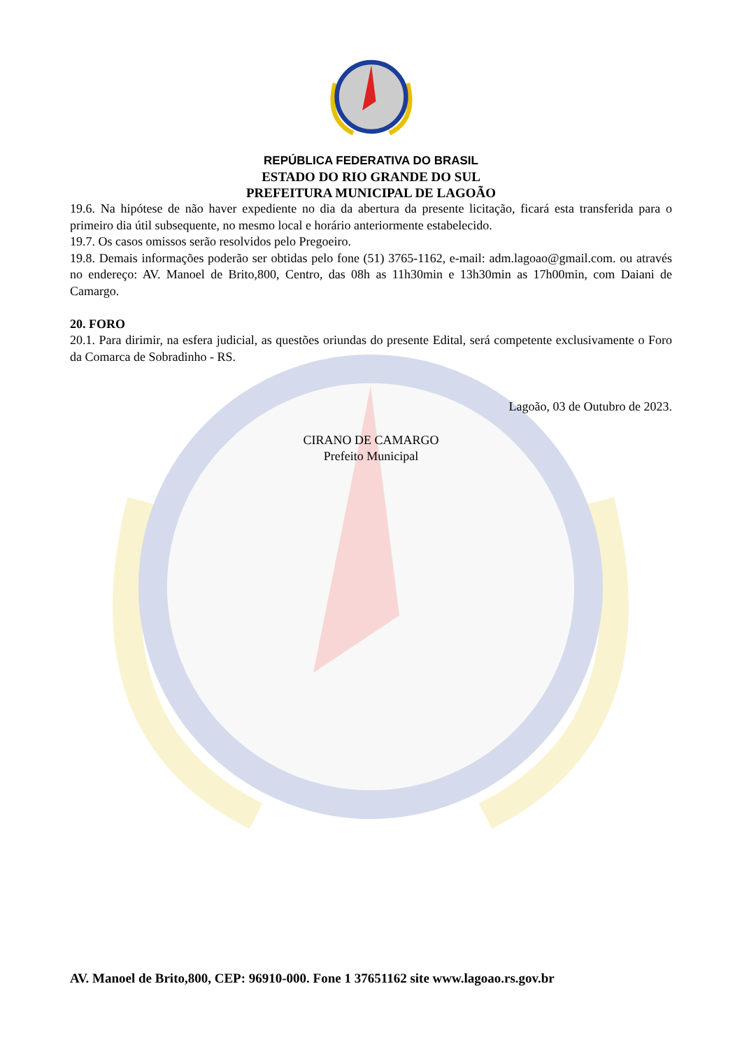REPÚBLICA FEDERATIVA DO BRASIL
ESTADO DO RIO GRANDE DO SUL
PREFEITURA MUNICIPAL DE LAGOÃO
19.6. Na hipótese de não haver expediente no dia da abertura da presente licitação, ficará esta transferida para o primeiro dia útil subsequente, no mesmo local e horário anteriormente estabelecido.
19.7. Os casos omissos serão resolvidos pelo Pregoeiro.
19.8. Demais informações poderão ser obtidas pelo fone (51) 3765-1162, e-mail: adm.lagoao@gmail.com. ou através no endereço: AV. Manoel de Brito,800, Centro, das 08h as 11h30min e 13h30min as 17h00min, com Daiani de Camargo.
20. FORO
20.1. Para dirimir, na esfera judicial, as questões oriundas do presente Edital, será competente exclusivamente o Foro da Comarca de Sobradinho - RS.
Lagoão, 03 de Outubro de 2023.
CIRANO DE CAMARGO
Prefeito Municipal
AV. Manoel de Brito,800, CEP: 96910-000. Fone 1 37651162 site www.lagoao.rs.gov.br